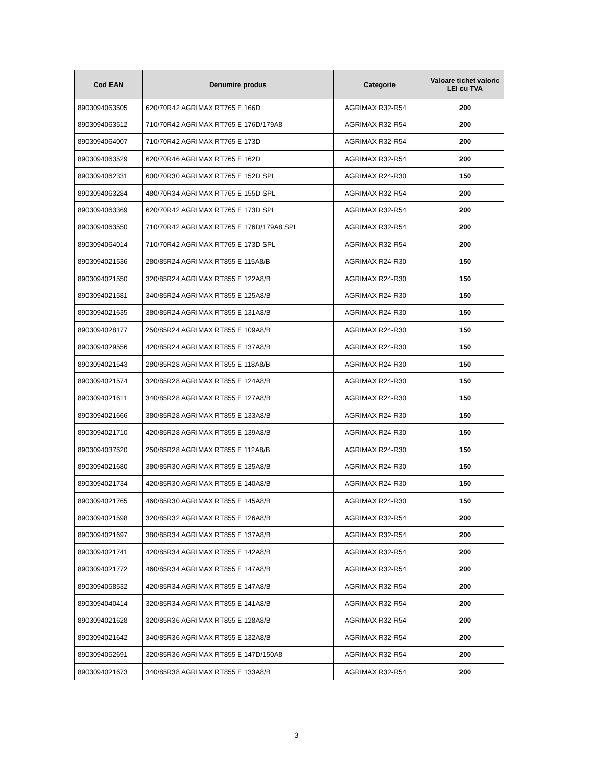| Cod EAN | Denumire produs | Categorie | Valoare tichet valoric LEI cu TVA |
| --- | --- | --- | --- |
| 8903094063505 | 620/70R42 AGRIMAX RT765 E 166D | AGRIMAX R32-R54 | 200 |
| 8903094063512 | 710/70R42 AGRIMAX RT765 E 176D/179A8 | AGRIMAX R32-R54 | 200 |
| 8903094064007 | 710/70R42 AGRIMAX RT765 E 173D | AGRIMAX R32-R54 | 200 |
| 8903094063529 | 620/70R46 AGRIMAX RT765 E 162D | AGRIMAX R32-R54 | 200 |
| 8903094062331 | 600/70R30 AGRIMAX RT765 E 152D SPL | AGRIMAX R24-R30 | 150 |
| 8903094063284 | 480/70R34 AGRIMAX RT765 E 155D SPL | AGRIMAX R32-R54 | 200 |
| 8903094063369 | 620/70R42 AGRIMAX RT765 E 173D SPL | AGRIMAX R32-R54 | 200 |
| 8903094063550 | 710/70R42 AGRIMAX RT765 E 176D/179A8 SPL | AGRIMAX R32-R54 | 200 |
| 8903094064014 | 710/70R42 AGRIMAX RT765 E 173D SPL | AGRIMAX R32-R54 | 200 |
| 8903094021536 | 280/85R24 AGRIMAX RT855 E 115A8/B | AGRIMAX R24-R30 | 150 |
| 8903094021550 | 320/85R24 AGRIMAX RT855 E 122A8/B | AGRIMAX R24-R30 | 150 |
| 8903094021581 | 340/85R24 AGRIMAX RT855 E 125A8/B | AGRIMAX R24-R30 | 150 |
| 8903094021635 | 380/85R24 AGRIMAX RT855 E 131A8/B | AGRIMAX R24-R30 | 150 |
| 8903094028177 | 250/85R24 AGRIMAX RT855 E 109A8/B | AGRIMAX R24-R30 | 150 |
| 8903094029556 | 420/85R24 AGRIMAX RT855 E 137A8/B | AGRIMAX R24-R30 | 150 |
| 8903094021543 | 280/85R28 AGRIMAX RT855 E 118A8/B | AGRIMAX R24-R30 | 150 |
| 8903094021574 | 320/85R28 AGRIMAX RT855 E 124A8/B | AGRIMAX R24-R30 | 150 |
| 8903094021611 | 340/85R28 AGRIMAX RT855 E 127A8/B | AGRIMAX R24-R30 | 150 |
| 8903094021666 | 380/85R28 AGRIMAX RT855 E 133A8/B | AGRIMAX R24-R30 | 150 |
| 8903094021710 | 420/85R28 AGRIMAX RT855 E 139A8/B | AGRIMAX R24-R30 | 150 |
| 8903094037520 | 250/85R28 AGRIMAX RT855 E 112A8/B | AGRIMAX R24-R30 | 150 |
| 8903094021680 | 380/85R30 AGRIMAX RT855 E 135A8/B | AGRIMAX R24-R30 | 150 |
| 8903094021734 | 420/85R30 AGRIMAX RT855 E 140A8/B | AGRIMAX R24-R30 | 150 |
| 8903094021765 | 460/85R30 AGRIMAX RT855 E 145A8/B | AGRIMAX R24-R30 | 150 |
| 8903094021598 | 320/85R32 AGRIMAX RT855 E 126A8/B | AGRIMAX R32-R54 | 200 |
| 8903094021697 | 380/85R34 AGRIMAX RT855 E 137A8/B | AGRIMAX R32-R54 | 200 |
| 8903094021741 | 420/85R34 AGRIMAX RT855 E 142A8/B | AGRIMAX R32-R54 | 200 |
| 8903094021772 | 460/85R34 AGRIMAX RT855 E 147A8/B | AGRIMAX R32-R54 | 200 |
| 8903094058532 | 420/85R34 AGRIMAX RT855 E 147A8/B | AGRIMAX R32-R54 | 200 |
| 8903094040414 | 320/85R34 AGRIMAX RT855 E 141A8/B | AGRIMAX R32-R54 | 200 |
| 8903094021628 | 320/85R36 AGRIMAX RT855 E 128A8/B | AGRIMAX R32-R54 | 200 |
| 8903094021642 | 340/85R36 AGRIMAX RT855 E 132A8/B | AGRIMAX R32-R54 | 200 |
| 8903094052691 | 320/85R36 AGRIMAX RT855 E 147D/150A8 | AGRIMAX R32-R54 | 200 |
| 8903094021673 | 340/85R38 AGRIMAX RT855 E 133A8/B | AGRIMAX R32-R54 | 200 |
3